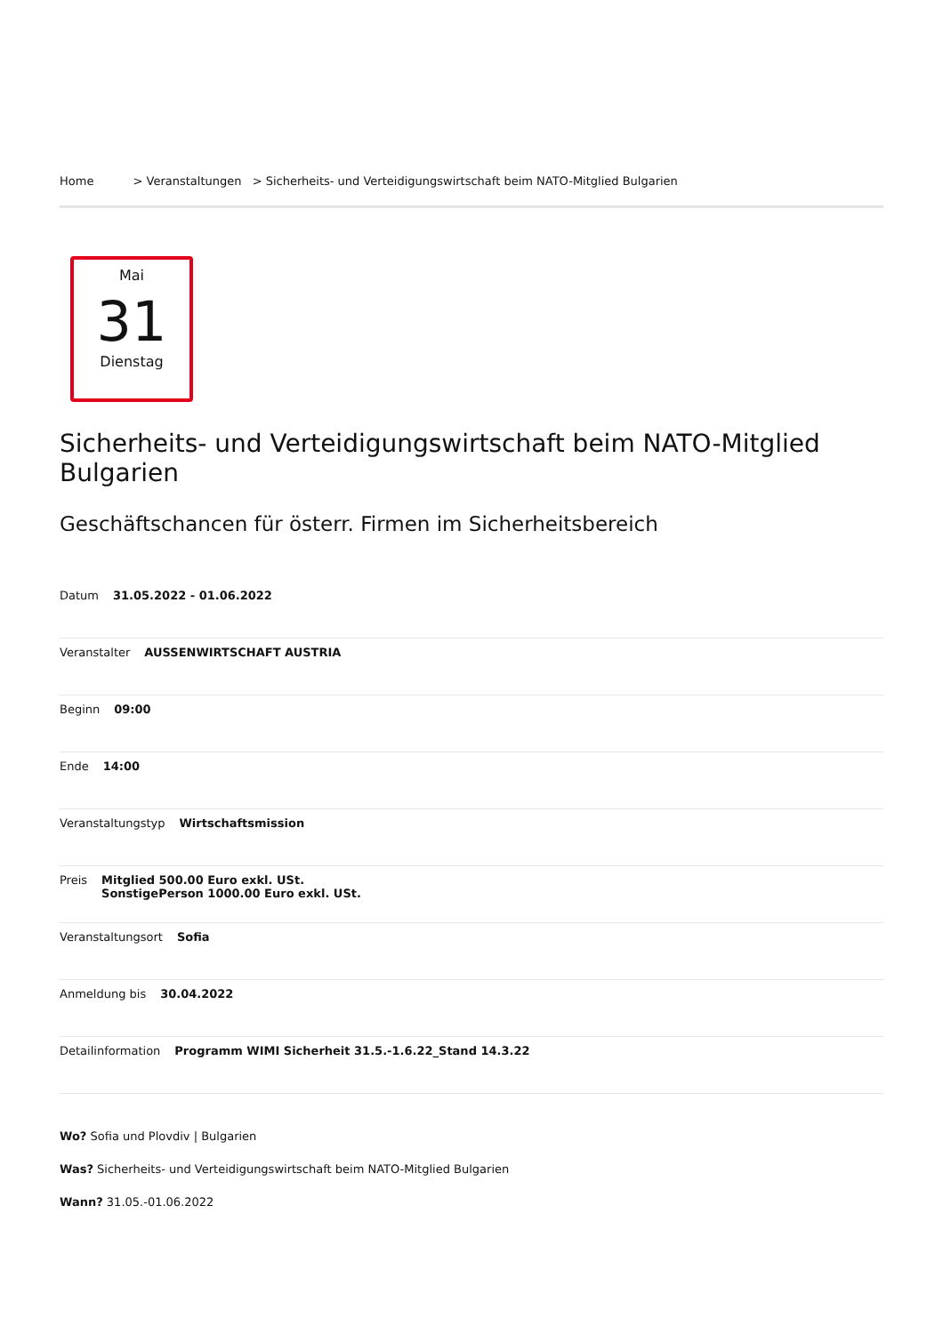Home > Veranstaltungen > Sicherheits- und Verteidigungswirtschaft beim NATO-Mitglied Bulgarien
Mai
31
Dienstag
Sicherheits- und Verteidigungswirtschaft beim NATO-Mitglied Bulgarien
Geschäftschancen für österr. Firmen im Sicherheitsbereich
Datum 31.05.2022 - 01.06.2022
Veranstalter AUSSENWIRTSCHAFT AUSTRIA
Beginn 09:00
Ende 14:00
Veranstaltungstyp Wirtschaftsmission
Preis Mitglied 500.00 Euro exkl. USt.
SonstigePerson 1000.00 Euro exkl. USt.
Veranstaltungsort Sofia
Anmeldung bis 30.04.2022
Detailinformation Programm WIMI Sicherheit 31.5.-1.6.22_Stand 14.3.22
Wo? Sofia und Plovdiv | Bulgarien
Was? Sicherheits- und Verteidigungswirtschaft beim NATO-Mitglied Bulgarien
Wann? 31.05.-01.06.2022